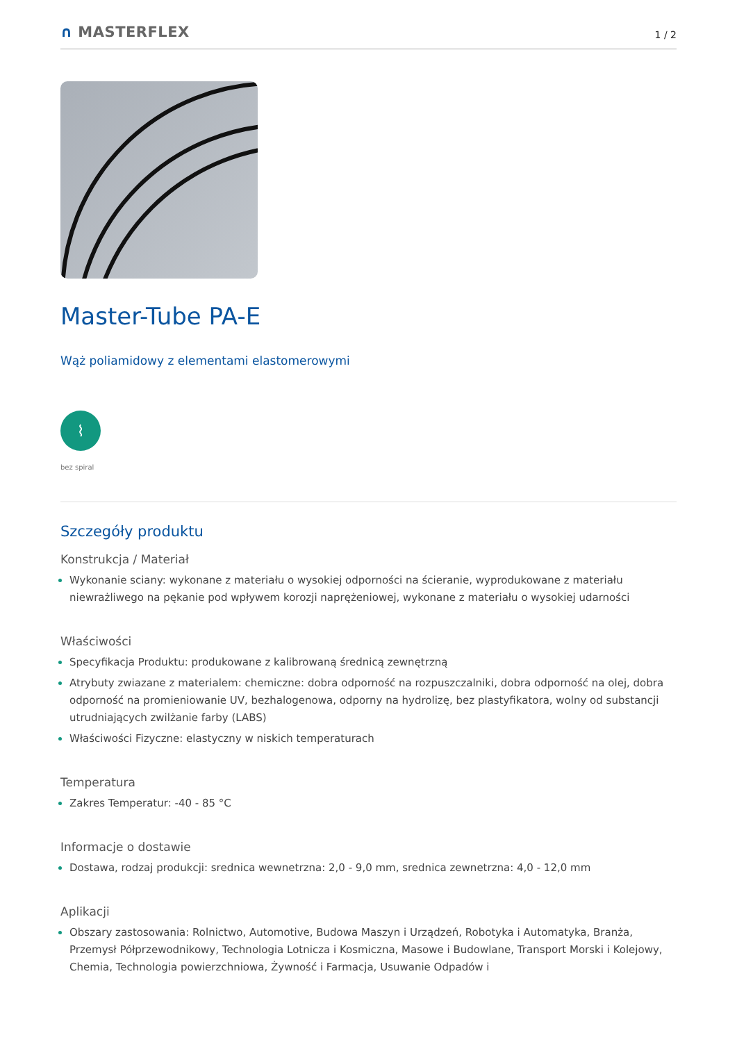∩ MASTERFLEX
1 / 2
Master-Tube PA-E
Wąż poliamidowy z elementami elastomerowymi
⌇
bez spiral
Szczegóły produktu
Konstrukcja / Materiał
Wykonanie sciany: wykonane z materiału o wysokiej odporności na ścieranie, wyprodukowane z materiału niewrażliwego na pękanie pod wpływem korozji naprężeniowej, wykonane z materiału o wysokiej udarności
Właściwości
Specyfikacja Produktu: produkowane z kalibrowaną średnicą zewnętrzną
Atrybuty zwiazane z materialem: chemiczne: dobra odporność na rozpuszczalniki, dobra odporność na olej, dobra odporność na promieniowanie UV, bezhalogenowa, odporny na hydrolizę, bez plastyfikatora, wolny od substancji utrudniających zwilżanie farby (LABS)
Właściwości Fizyczne: elastyczny w niskich temperaturach
Temperatura
Zakres Temperatur: -40 - 85 °C
Informacje o dostawie
Dostawa, rodzaj produkcji: srednica wewnetrzna: 2,0 - 9,0 mm, srednica zewnetrzna: 4,0 - 12,0 mm
Aplikacji
Obszary zastosowania: Rolnictwo, Automotive, Budowa Maszyn i Urządzeń, Robotyka i Automatyka, Branża, Przemysł Półprzewodnikowy, Technologia Lotnicza i Kosmiczna, Masowe i Budowlane, Transport Morski i Kolejowy, Chemia, Technologia powierzchniowa, Żywność i Farmacja, Usuwanie Odpadów i